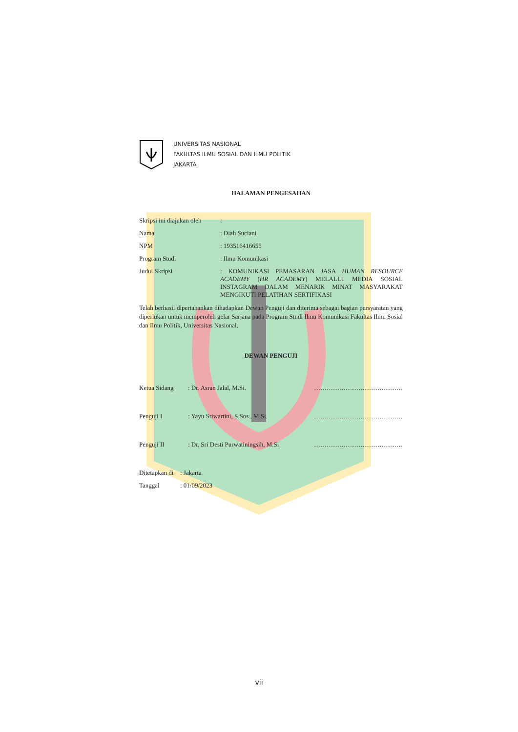UNIVERSITAS NASIONAL
FAKULTAS ILMU SOSIAL DAN ILMU POLITIK
JAKARTA
HALAMAN PENGESAHAN
Skripsi ini diajukan oleh
:
Nama : Diah Suciani
NPM : 193516416655
Program Studi : Ilmu Komunikasi
Judul Skripsi : KOMUNIKASI PEMASARAN JASA HUMAN RESOURCE ACADEMY (HR ACADEMY) MELALUI MEDIA SOSIAL INSTAGRAM DALAM MENARIK MINAT MASYARAKAT MENGIKUTI PELATIHAN SERTIFIKASI
Telah berhasil dipertahankan dihadapkan Dewan Penguji dan diterima sebagai bagian persyaratan yang diperlukan untuk memperoleh gelar Sarjana pada Program Studi Ilmu Komunikasi Fakultas Ilmu Sosial dan Ilmu Politik, Universitas Nasional.
DEWAN PENGUJI
Ketua Sidang : Dr. Asran Jalal, M.Si. ……………………………………
Penguji I : Yayu Sriwartini, S.Sos., M.Si.
……………………………………
Penguji II : Dr. Sri Desti Purwatiningsih, M.Si
……………………………………
Ditetapkan di
: Jakarta
Tanggal : 01/09/2023
vii